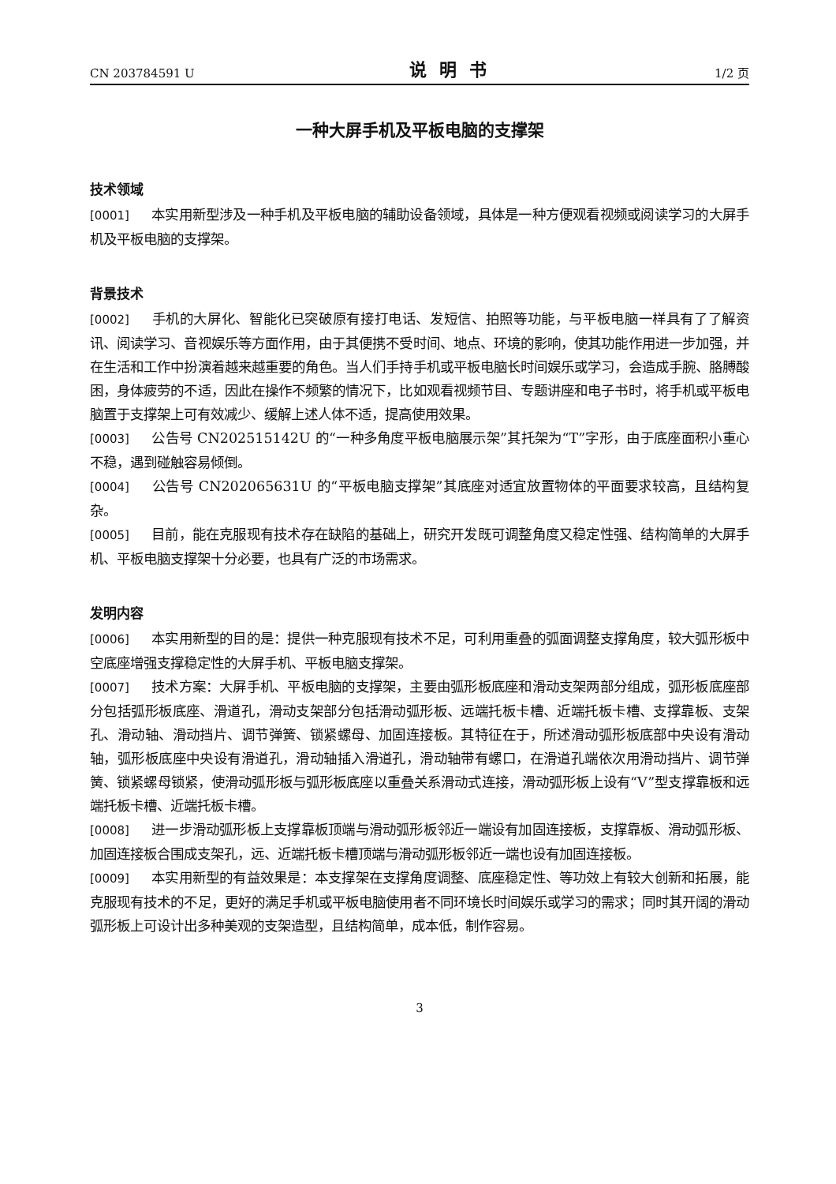CN 203784591 U 说明书 1/2 页
一种大屏手机及平板电脑的支撑架
技术领域
[0001] 本实用新型涉及一种手机及平板电脑的辅助设备领域，具体是一种方便观看视频或阅读学习的大屏手机及平板电脑的支撑架。
背景技术
[0002] 手机的大屏化、智能化已突破原有接打电话、发短信、拍照等功能，与平板电脑一样具有了了解资讯、阅读学习、音视娱乐等方面作用，由于其便携不受时间、地点、环境的影响，使其功能作用进一步加强，并在生活和工作中扮演着越来越重要的角色。当人们手持手机或平板电脑长时间娱乐或学习，会造成手腕、胳膊酸困，身体疲劳的不适，因此在操作不频繁的情况下，比如观看视频节目、专题讲座和电子书时，将手机或平板电脑置于支撑架上可有效减少、缓解上述人体不适，提高使用效果。
[0003] 公告号 CN202515142U 的“一种多角度平板电脑展示架”其托架为“T”字形，由于底座面积小重心不稳，遇到碰触容易倾倒。
[0004] 公告号 CN202065631U 的“平板电脑支撑架”其底座对适宜放置物体的平面要求较高，且结构复杂。
[0005] 目前，能在克服现有技术存在缺陷的基础上，研究开发既可调整角度又稳定性强、结构简单的大屏手机、平板电脑支撑架十分必要，也具有广泛的市场需求。
发明内容
[0006] 本实用新型的目的是：提供一种克服现有技术不足，可利用重叠的弧面调整支撑角度，较大弧形板中空底座增强支撑稳定性的大屏手机、平板电脑支撑架。
[0007] 技术方案：大屏手机、平板电脑的支撑架，主要由弧形板底座和滑动支架两部分组成，弧形板底座部分包括弧形板底座、滑道孔，滑动支架部分包括滑动弧形板、远端托板卡槽、近端托板卡槽、支撑靠板、支架孔、滑动轴、滑动挡片、调节弹簧、锁紧螺母、加固连接板。其特征在于，所述滑动弧形板底部中央设有滑动轴，弧形板底座中央设有滑道孔，滑动轴插入滑道孔，滑动轴带有螺口，在滑道孔端依次用滑动挡片、调节弹簧、锁紧螺母锁紧，使滑动弧形板与弧形板底座以重叠关系滑动式连接，滑动弧形板上设有“V”型支撑靠板和远端托板卡槽、近端托板卡槽。
[0008] 进一步滑动弧形板上支撑靠板顶端与滑动弧形板邻近一端设有加固连接板，支撑靠板、滑动弧形板、加固连接板合围成支架孔，远、近端托板卡槽顶端与滑动弧形板邻近一端也设有加固连接板。
[0009] 本实用新型的有益效果是：本支撑架在支撑角度调整、底座稳定性、等功效上有较大创新和拓展，能克服现有技术的不足，更好的满足手机或平板电脑使用者不同环境长时间娱乐或学习的需求；同时其开阔的滑动弧形板上可设计出多种美观的支架造型，且结构简单，成本低，制作容易。
3